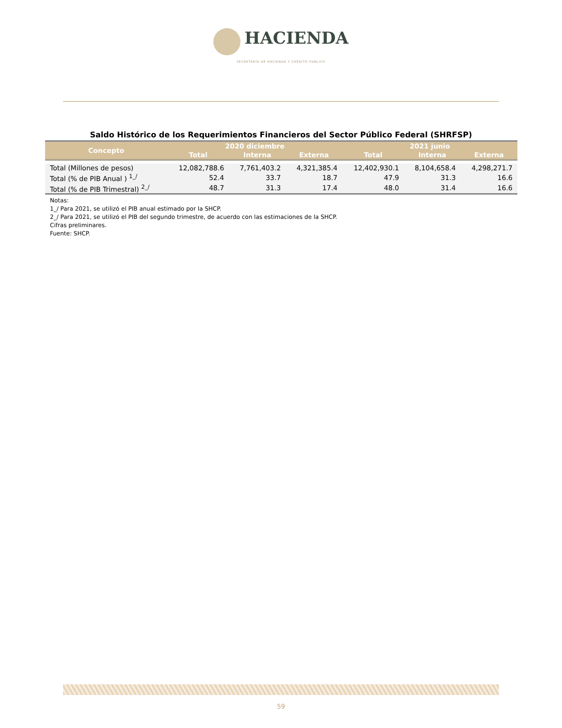HACIENDA
SECRETARÍA DE HACIENDA Y CRÉDITO PÚBLICO
Saldo Histórico de los Requerimientos Financieros del Sector Público Federal (SHRFSP)
| Concepto | 2020 diciembre | | | 2021 junio | | |
| --- | --- | --- | --- | --- | --- | --- |
| | Total | Interna | Externa | Total | Interna | Externa |
| Total (Millones de pesos) | 12,082,788.6 | 7,761,403.2 | 4,321,385.4 | 12,402,930.1 | 8,104,658.4 | 4,298,271.7 |
| Total (% de PIB Anual ) <sup>1_/</sup> | 52.4 | 33.7 | 18.7 | 47.9 | 31.3 | 16.6 |
| Total (% de PIB Trimestral) <sup>2_/</sup> | 48.7 | 31.3 | 17.4 | 48.0 | 31.4 | 16.6 |
Notas:
1_/ Para 2021, se utilizó el PIB anual estimado por la SHCP.
2_/ Para 2021, se utilizó el PIB del segundo trimestre, de acuerdo con las estimaciones de la SHCP.
Cifras preliminares.
Fuente: SHCP.
59